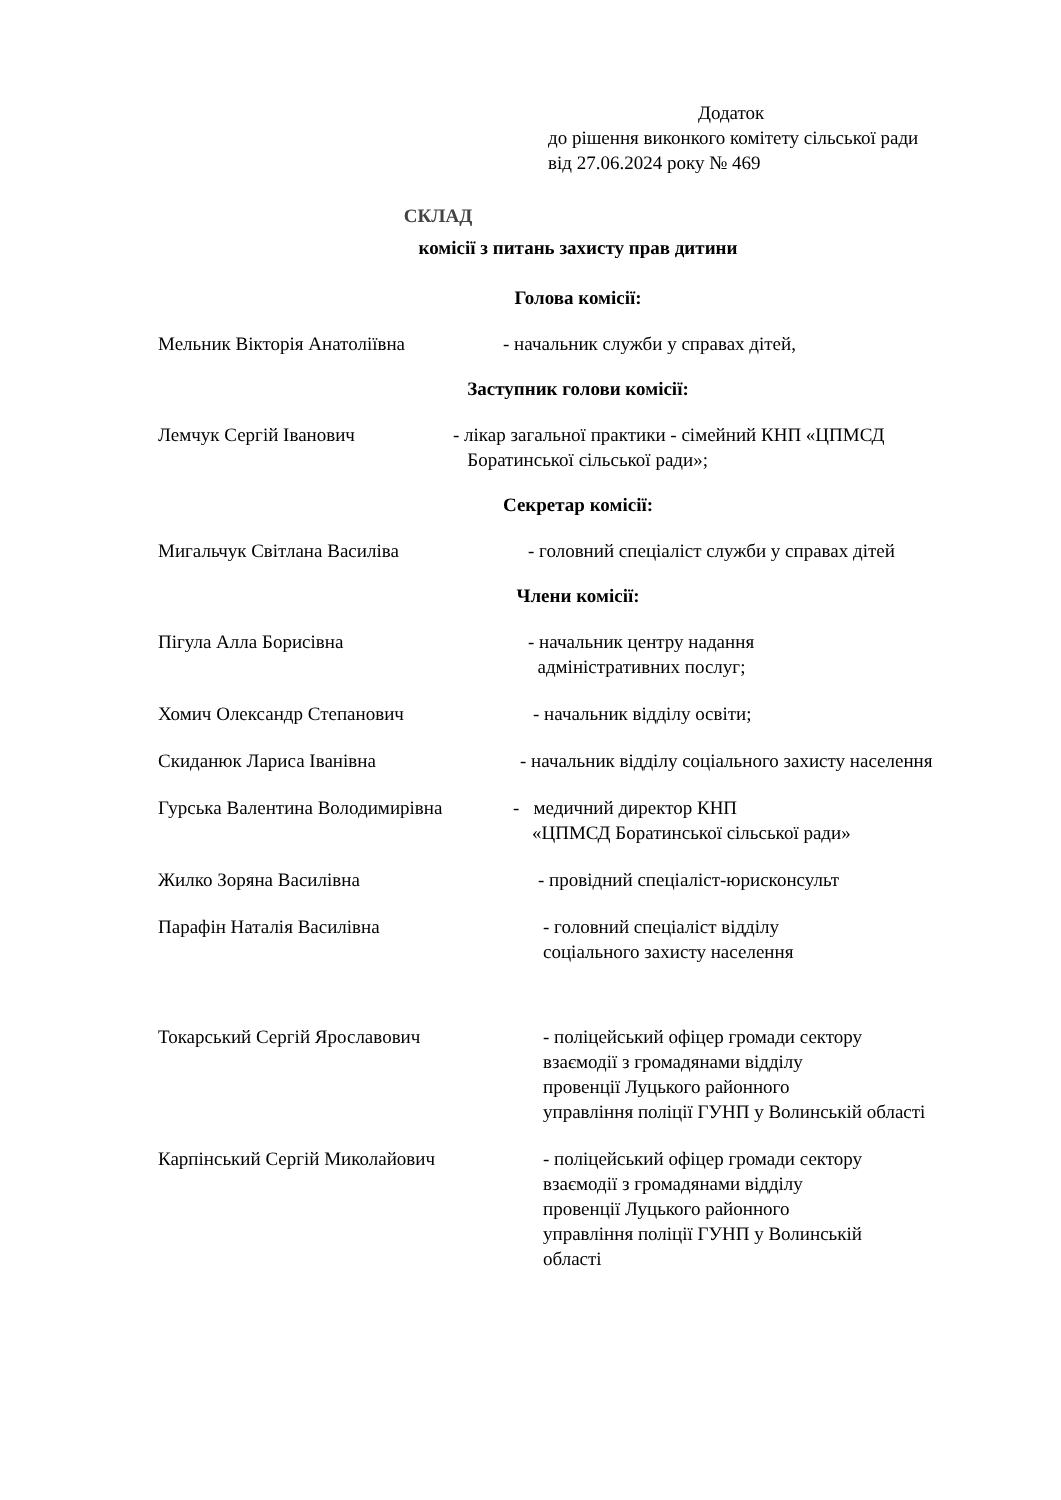Додаток
до рішення виконкого комітету сільської ради
від 27.06.2024 року № 469
СКЛАД
комісії з питань захисту прав дитини
Голова комісії:
Мельник Вікторія Анатоліївна - начальник служби у справах дітей,
Заступник голови комісії:
Лемчук Сергій Іванович - лікар загальної практики - сімейний КНП «ЦПМСД
Боратинської сільської ради»;
Секретар комісії:
Мигальчук Світлана Василіва - головний спеціаліст служби у справах дітей
Члени комісії:
Пігула Алла Борисівна - начальник центру надання
адміністративних послуг;
Хомич Олександр Степанович - начальник відділу освіти;
Скиданюк Лариса Іванівна - начальник відділу соціального захисту населення
Гурська Валентина Володимирівна - медичний директор КНП
«ЦПМСД Боратинської сільської ради»
Жилко Зоряна Василівна - провідний спеціаліст-юрисконсульт
Парафін Наталія Василівна - головний спеціаліст відділу
соціального захисту населення
Токарський Сергій Ярославович - поліцейський офіцер громади сектору
взаємодії з громадянами відділу
провенції Луцького районного
управління поліції ГУНП у Волинській області
Карпінський Сергій Миколайович - поліцейський офіцер громади сектору
взаємодії з громадянами відділу
провенції Луцького районного
управління поліції ГУНП у Волинській
області